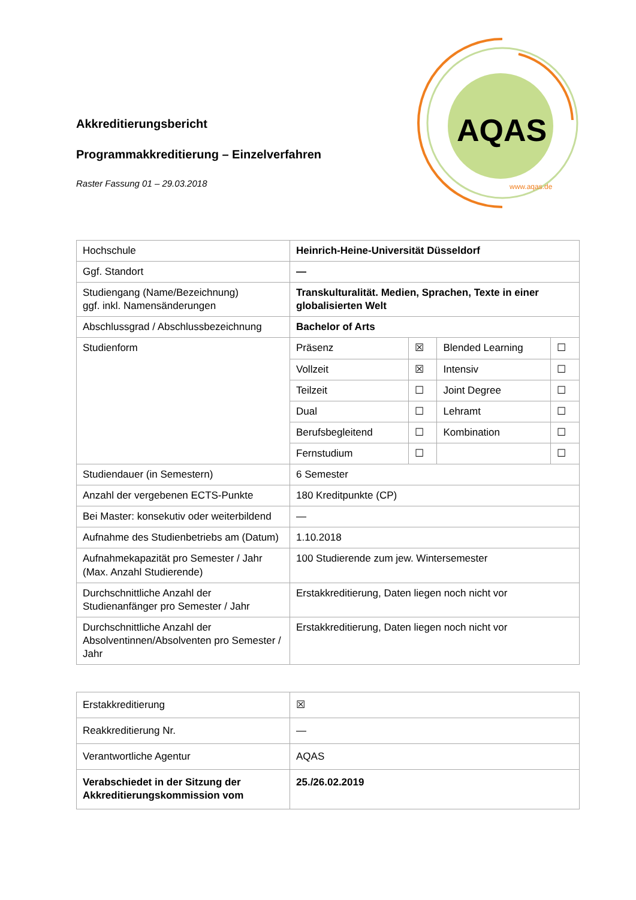AQAS
www.aqas.de
Akkreditierungsbericht
Programmakkreditierung – Einzelverfahren
Raster Fassung 01 – 29.03.2018
| Hochschule | Heinrich-Heine-Universität Düsseldorf | | | |
| Ggf. Standort | — | | | |
| Studiengang (Name/Bezeichnung) ggf. inkl. Namensänderungen | Transkulturalität. Medien, Sprachen, Texte in einer globalisierten Welt | | | |
| Abschlussgrad / Abschlussbezeichnung | Bachelor of Arts | | | |
| Studienform | Präsenz | ☒ | Blended Learning | ☐ |
| | Vollzeit | ☒ | Intensiv | ☐ |
| | Teilzeit | ☐ | Joint Degree | ☐ |
| | Dual | ☐ | Lehramt | ☐ |
| | Berufsbegleitend | ☐ | Kombination | ☐ |
| | Fernstudium | ☐ | | ☐ |
| Studiendauer (in Semestern) | 6 Semester | | | |
| Anzahl der vergebenen ECTS-Punkte | 180 Kreditpunkte (CP) | | | |
| Bei Master: konsekutiv oder weiterbildend | — | | | |
| Aufnahme des Studienbetriebs am (Datum) | 1.10.2018 | | | |
| Aufnahmekapazität pro Semester / Jahr (Max. Anzahl Studierende) | 100 Studierende zum jew. Wintersemester | | | |
| Durchschnittliche Anzahl der Studienanfänger pro Semester / Jahr | Erstakkreditierung, Daten liegen noch nicht vor | | | |
| Durchschnittliche Anzahl der Absolventinnen/Absolventen pro Semester / Jahr | Erstakkreditierung, Daten liegen noch nicht vor | | | |
| Erstakkreditierung | ☒ |
| Reakkreditierung Nr. | — |
| Verantwortliche Agentur | AQAS |
| Verabschiedet in der Sitzung der Akkreditierungskommission vom | 25./26.02.2019 |